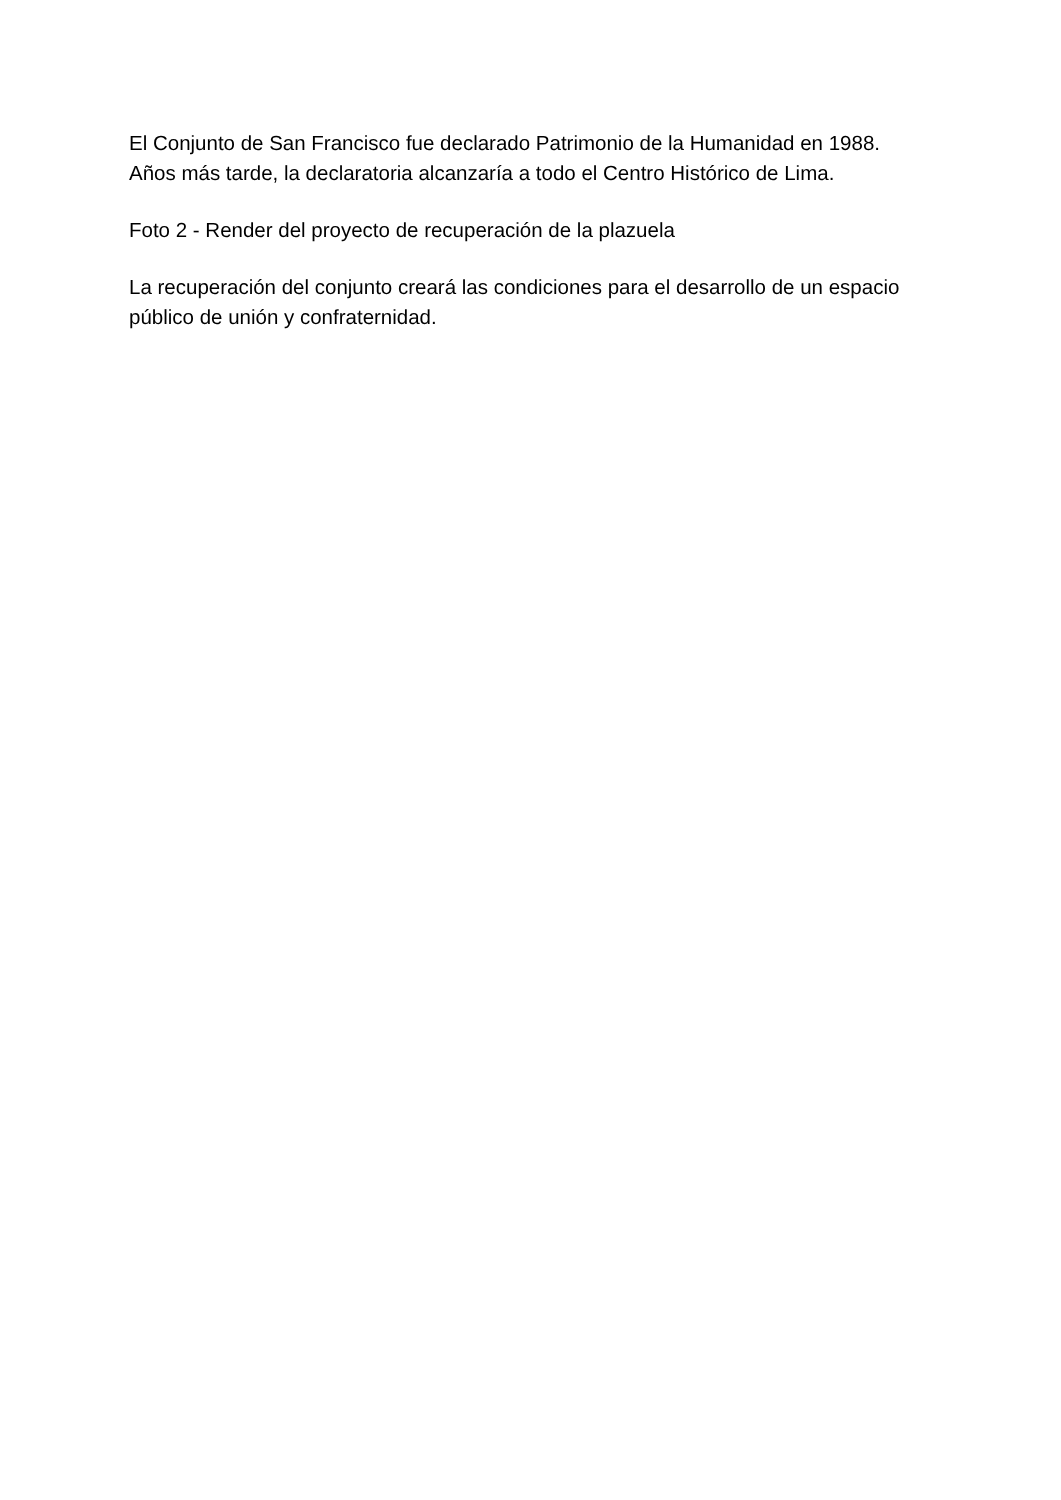El Conjunto de San Francisco fue declarado Patrimonio de la Humanidad en 1988.
Años más tarde, la declaratoria alcanzaría a todo el Centro Histórico de Lima.
Foto 2 - Render del proyecto de recuperación de la plazuela
La recuperación del conjunto creará las condiciones para el desarrollo de un espacio
público de unión y confraternidad.